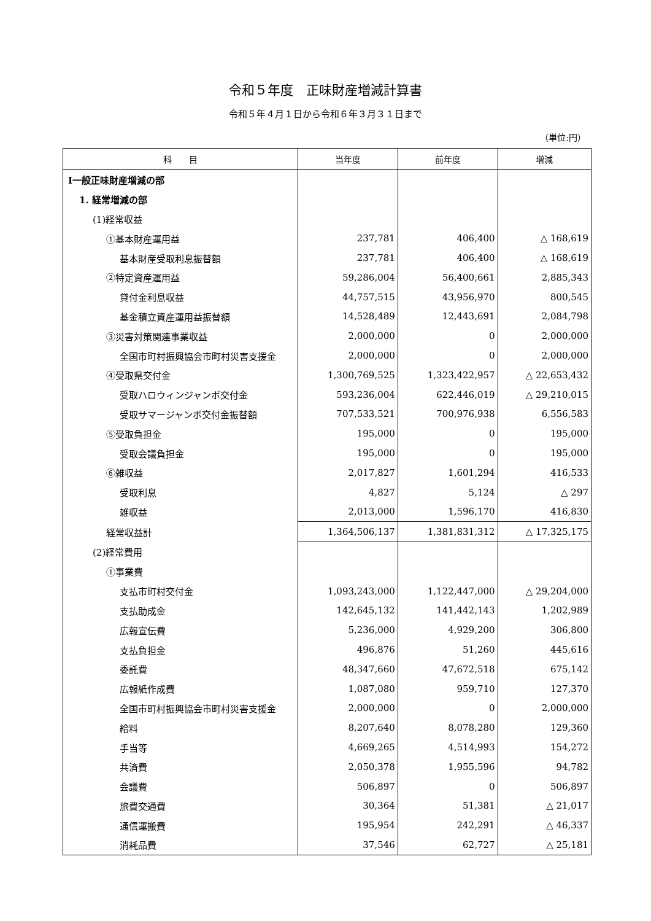令和５年度　正味財産増減計算書
令和５年４月１日から令和６年３月３１日まで
（単位:円）
| 科 目 | 当年度 | 前年度 | 増減 |
| --- | --- | --- | --- |
| Ⅰ一般正味財産増減の部 | | | |
| 1. 経常増減の部 | | | |
| (1)経常収益 | | | |
| ①基本財産運用益 | 237,781 | 406,400 | △ 168,619 |
| 基本財産受取利息振替額 | 237,781 | 406,400 | △ 168,619 |
| ②特定資産運用益 | 59,286,004 | 56,400,661 | 2,885,343 |
| 貸付金利息収益 | 44,757,515 | 43,956,970 | 800,545 |
| 基金積立資産運用益振替額 | 14,528,489 | 12,443,691 | 2,084,798 |
| ③災害対策関連事業収益 | 2,000,000 | 0 | 2,000,000 |
| 全国市町村振興協会市町村災害支援金 | 2,000,000 | 0 | 2,000,000 |
| ④受取県交付金 | 1,300,769,525 | 1,323,422,957 | △ 22,653,432 |
| 受取ハロウィンジャンボ交付金 | 593,236,004 | 622,446,019 | △ 29,210,015 |
| 受取サマージャンボ交付金振替額 | 707,533,521 | 700,976,938 | 6,556,583 |
| ⑤受取負担金 | 195,000 | 0 | 195,000 |
| 受取会議負担金 | 195,000 | 0 | 195,000 |
| ⑥雑収益 | 2,017,827 | 1,601,294 | 416,533 |
| 受取利息 | 4,827 | 5,124 | △ 297 |
| 雑収益 | 2,013,000 | 1,596,170 | 416,830 |
| 経常収益計 | 1,364,506,137 | 1,381,831,312 | △ 17,325,175 |
| (2)経常費用 | | | |
| ①事業費 | | | |
| 支払市町村交付金 | 1,093,243,000 | 1,122,447,000 | △ 29,204,000 |
| 支払助成金 | 142,645,132 | 141,442,143 | 1,202,989 |
| 広報宣伝費 | 5,236,000 | 4,929,200 | 306,800 |
| 支払負担金 | 496,876 | 51,260 | 445,616 |
| 委託費 | 48,347,660 | 47,672,518 | 675,142 |
| 広報紙作成費 | 1,087,080 | 959,710 | 127,370 |
| 全国市町村振興協会市町村災害支援金 | 2,000,000 | 0 | 2,000,000 |
| 給料 | 8,207,640 | 8,078,280 | 129,360 |
| 手当等 | 4,669,265 | 4,514,993 | 154,272 |
| 共済費 | 2,050,378 | 1,955,596 | 94,782 |
| 会議費 | 506,897 | 0 | 506,897 |
| 旅費交通費 | 30,364 | 51,381 | △ 21,017 |
| 通信運搬費 | 195,954 | 242,291 | △ 46,337 |
| 消耗品費 | 37,546 | 62,727 | △ 25,181 |